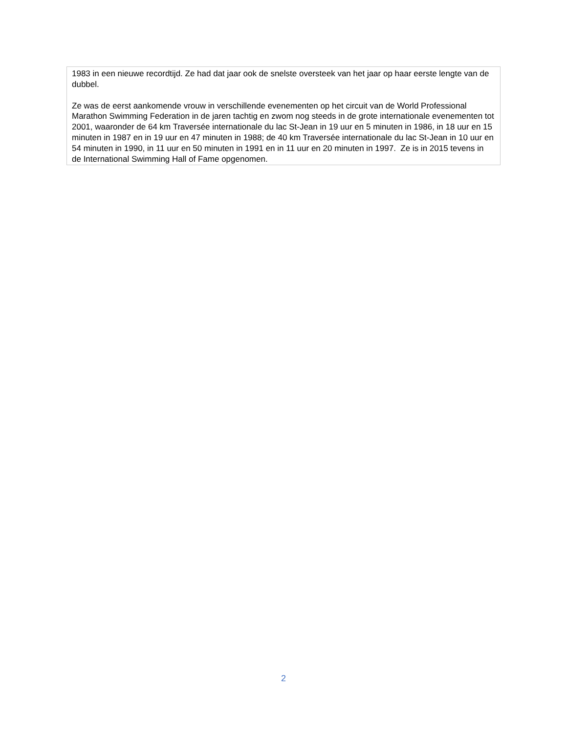1983 in een nieuwe recordtijd. Ze had dat jaar ook de snelste oversteek van het jaar op haar eerste lengte van de dubbel.
Ze was de eerst aankomende vrouw in verschillende evenementen op het circuit van de World Professional Marathon Swimming Federation in de jaren tachtig en zwom nog steeds in de grote internationale evenementen tot 2001, waaronder de 64 km Traversée internationale du lac St-Jean in 19 uur en 5 minuten in 1986, in 18 uur en 15 minuten in 1987 en in 19 uur en 47 minuten in 1988; de 40 km Traversée internationale du lac St-Jean in 10 uur en 54 minuten in 1990, in 11 uur en 50 minuten in 1991 en in 11 uur en 20 minuten in 1997. Ze is in 2015 tevens in de International Swimming Hall of Fame opgenomen.
2